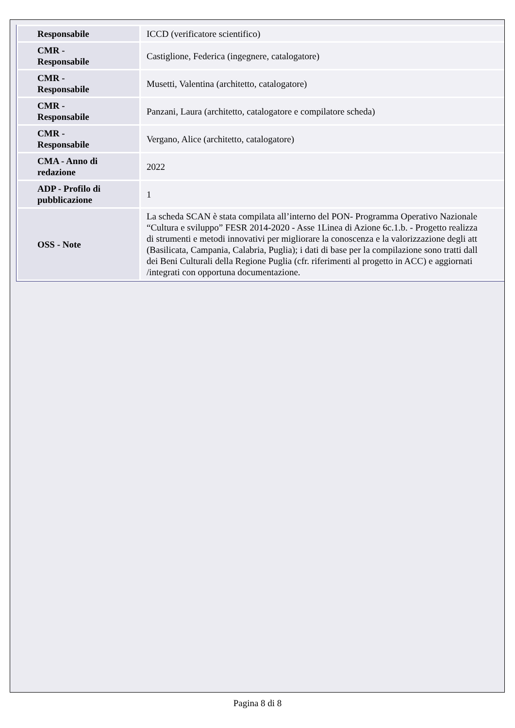| Responsabile | ICCD (verificatore scientifico) |
| CMR - Responsabile | Castiglione, Federica (ingegnere, catalogatore) |
| CMR - Responsabile | Musetti, Valentina (architetto, catalogatore) |
| CMR - Responsabile | Panzani, Laura (architetto, catalogatore e compilatore scheda) |
| CMR - Responsabile | Vergano, Alice (architetto, catalogatore) |
| CMA - Anno di redazione | 2022 |
| ADP - Profilo di pubblicazione | 1 |
| OSS - Note | La scheda SCAN è stata compilata all’interno del PON- Programma Operativo Nazionale “Cultura e sviluppo” FESR 2014-2020 - Asse 1Linea di Azione 6c.1.b. - Progetto realizza di strumenti e metodi innovativi per migliorare la conoscenza e la valorizzazione degli att (Basilicata, Campania, Calabria, Puglia); i dati di base per la compilazione sono tratti dall dei Beni Culturali della Regione Puglia (cfr. riferimenti al progetto in ACC) e aggiornati /integrati con opportuna documentazione. |
Pagina 8 di 8